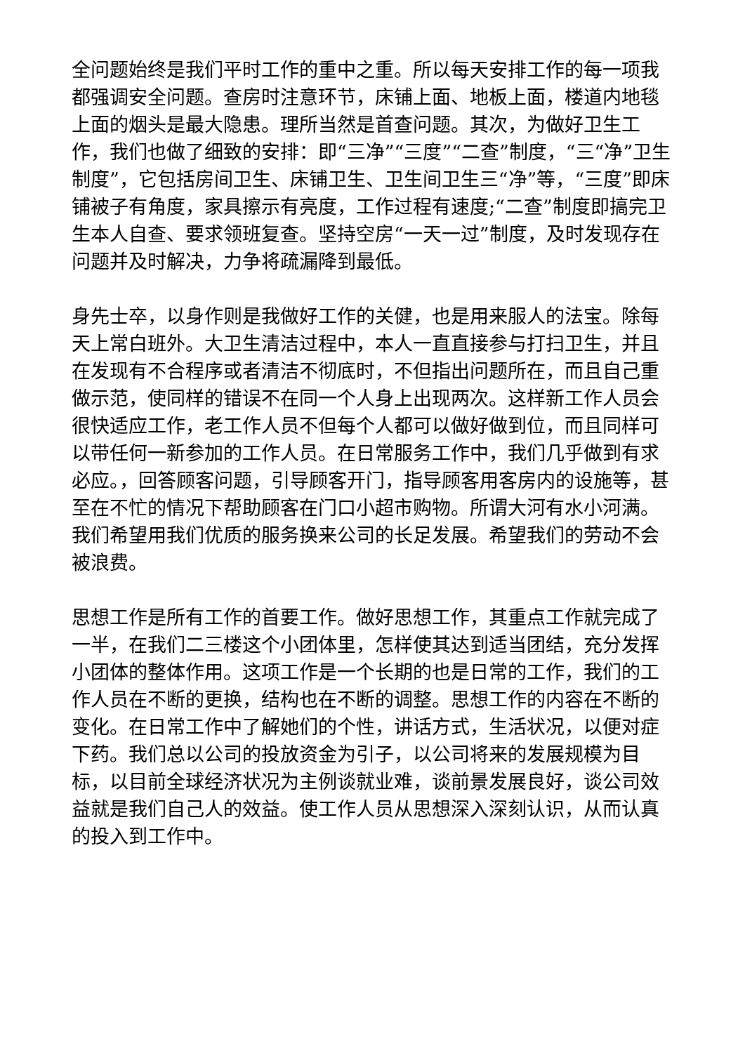全问题始终是我们平时工作的重中之重。所以每天安排工作的每一项我都强调安全问题。查房时注意环节，床铺上面、地板上面，楼道内地毯上面的烟头是最大隐患。理所当然是首查问题。其次，为做好卫生工作，我们也做了细致的安排：即“三净”“三度”“二查”制度，“三“净”卫生制度”，它包括房间卫生、床铺卫生、卫生间卫生三“净”等，“三度”即床铺被子有角度，家具擦示有亮度，工作过程有速度;“二查”制度即搞完卫生本人自查、要求领班复查。坚持空房“一天一过”制度，及时发现存在问题并及时解决，力争将疏漏降到最低。
身先士卒，以身作则是我做好工作的关健，也是用来服人的法宝。除每天上常白班外。大卫生清洁过程中，本人一直直接参与打扫卫生，并且在发现有不合程序或者清洁不彻底时，不但指出问题所在，而且自己重做示范，使同样的错误不在同一个人身上出现两次。这样新工作人员会很快适应工作，老工作人员不但每个人都可以做好做到位，而且同样可以带任何一新参加的工作人员。在日常服务工作中，我们几乎做到有求必应。，回答顾客问题，引导顾客开门，指导顾客用客房内的设施等，甚至在不忙的情况下帮助顾客在门口小超市购物。所谓大河有水小河满。我们希望用我们优质的服务换来公司的长足发展。希望我们的劳动不会被浪费。
思想工作是所有工作的首要工作。做好思想工作，其重点工作就完成了一半，在我们二三楼这个小团体里，怎样使其达到适当团结，充分发挥小团体的整体作用。这项工作是一个长期的也是日常的工作，我们的工作人员在不断的更换，结构也在不断的调整。思想工作的内容在不断的变化。在日常工作中了解她们的个性，讲话方式，生活状况，以便对症下药。我们总以公司的投放资金为引子，以公司将来的发展规模为目标，以目前全球经济状况为主例谈就业难，谈前景发展良好，谈公司效益就是我们自己人的效益。使工作人员从思想深入深刻认识，从而认真的投入到工作中。